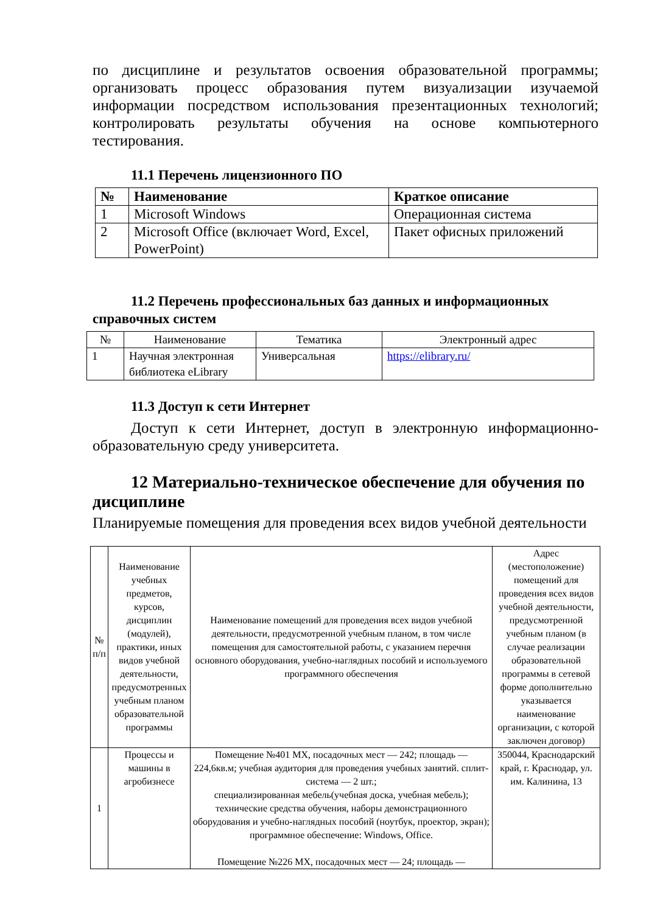по дисциплине и результатов освоения образовательной программы; организовать процесс образования путем визуализации изучаемой информации посредством использования презентационных технологий; контролировать результаты обучения на основе компьютерного тестирования.
11.1 Перечень лицензионного ПО
| № | Наименование | Краткое описание |
| --- | --- | --- |
| 1 | Microsoft Windows | Операционная система |
| 2 | Microsoft Office (включает Word, Excel, PowerPoint) | Пакет офисных приложений |
11.2 Перечень профессиональных баз данных и информационных справочных систем
| № | Наименование | Тематика | Электронный адрес |
| --- | --- | --- | --- |
| 1 | Научная электронная библиотека eLibrary | Универсальная | https://elibrary.ru/ |
11.3 Доступ к сети Интернет
Доступ к сети Интернет, доступ в электронную информационно-образовательную среду университета.
12 Материально-техническое обеспечение для обучения по дисциплине
Планируемые помещения для проведения всех видов учебной деятельности
| № п/п | Наименование учебных предметов, курсов, дисциплин (модулей), практики, иных видов учебной деятельности, предусмотренных учебным планом образовательной программы | Наименование помещений для проведения всех видов учебной деятельности, предусмотренной учебным планом, в том числе помещения для самостоятельной работы, с указанием перечня основного оборудования, учебно-наглядных пособий и используемого программного обеспечения | Адрес (местоположение) помещений для проведения всех видов учебной деятельности, предусмотренной учебным планом (в случае реализации образовательной программы в сетевой форме дополнительно указывается наименование организации, с которой заключен договор) |
| 1 | Процессы и машины в агробизнесе | Помещение №401 МХ, посадочных мест — 242; площадь — 224,6кв.м; учебная аудитория для проведения учебных занятий. сплит-система — 2 шт.; специализированная мебель(учебная доска, учебная мебель); технические средства обучения, наборы демонстрационного оборудования и учебно-наглядных пособий (ноутбук, проектор, экран); программное обеспечение: Windows, Office. Помещение №226 МХ, посадочных мест — 24; площадь — | 350044, Краснодарский край, г. Краснодар, ул. им. Калинина, 13 |